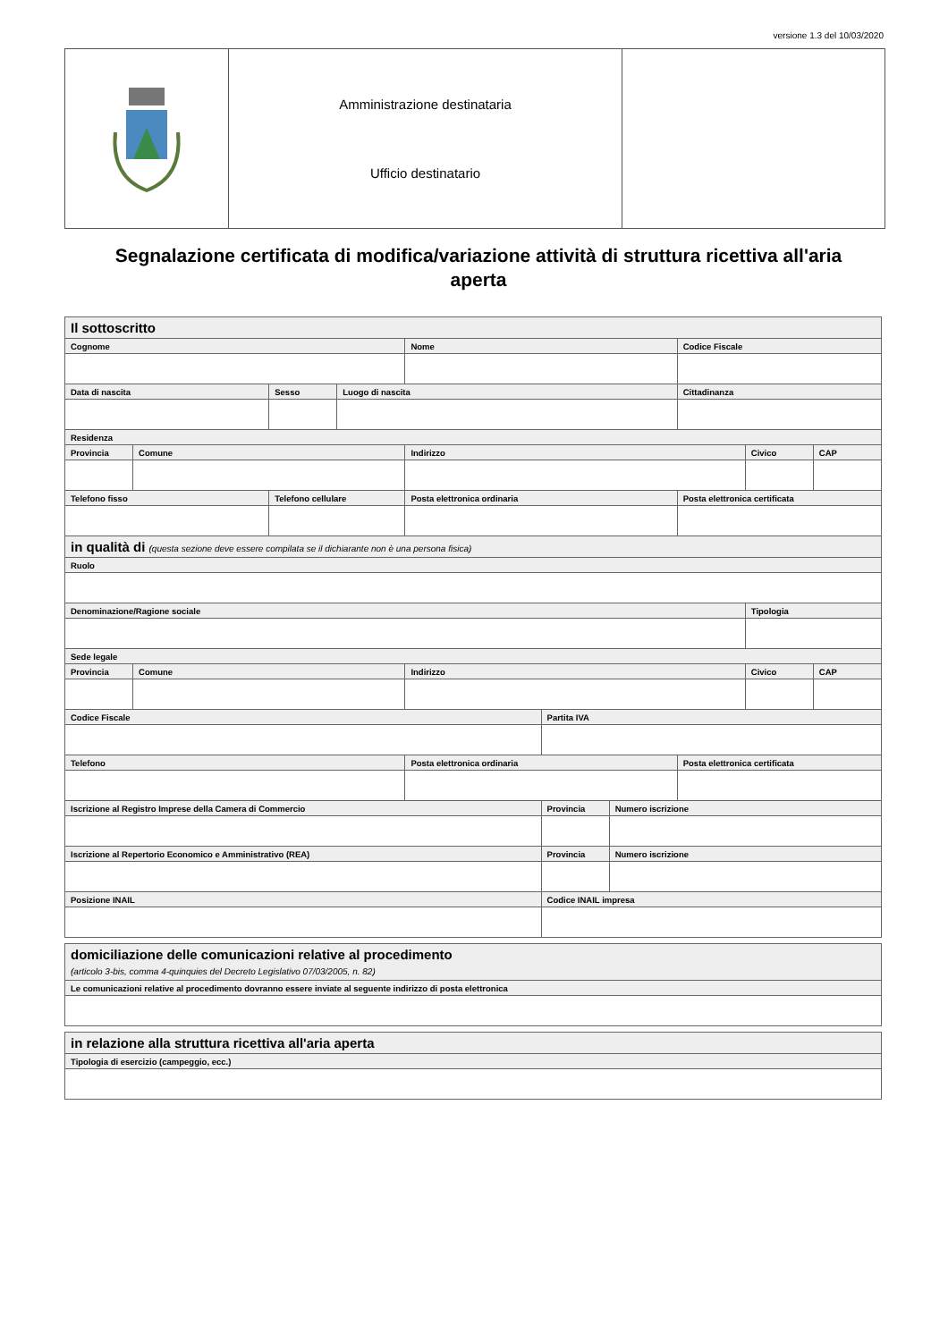versione 1.3 del 10/03/2020
| | Amministrazione destinataria Ufficio destinatario | |
Segnalazione certificata di modifica/variazione attività di struttura ricettiva all'aria aperta
| Il sottoscritto | | | | | | | | | |
| Cognome | | | | Nome | | | Codice Fiscale | | |
| Data di nascita | | Sesso | Luogo di nascita | | | | Cittadinanza | | |
| Residenza | | | | | | | | | |
| Provincia | Comune | | | Indirizzo | | | | Civico | CAP |
| Telefono fisso | | Telefono cellulare | | Posta elettronica ordinaria | | | Posta elettronica certificata | | |
| in qualità di (questa sezione deve essere compilata se il dichiarante non è una persona fisica) | | | | | | | | | |
| Ruolo | | | | | | | | | |
| Denominazione/Ragione sociale | | | | | | | | Tipologia | |
| Sede legale | | | | | | | | | |
| Provincia | Comune | | | Indirizzo | | | | Civico | CAP |
| Codice Fiscale | | | | | Partita IVA | | | | |
| Telefono | | | | Posta elettronica ordinaria | | | Posta elettronica certificata | | |
| Iscrizione al Registro Imprese della Camera di Commercio | | | | | Provincia | Numero iscrizione | | | |
| Iscrizione al Repertorio Economico e Amministrativo (REA) | | | | | Provincia | Numero iscrizione | | | |
| Posizione INAIL | | | | | Codice INAIL impresa | | | | |
| domiciliazione delle comunicazioni relative al procedimento (articolo 3-bis, comma 4-quinquies del Decreto Legislativo 07/03/2005, n. 82) |
| Le comunicazioni relative al procedimento dovranno essere inviate al seguente indirizzo di posta elettronica |
| in relazione alla struttura ricettiva all'aria aperta |
| Tipologia di esercizio (campeggio, ecc.) |